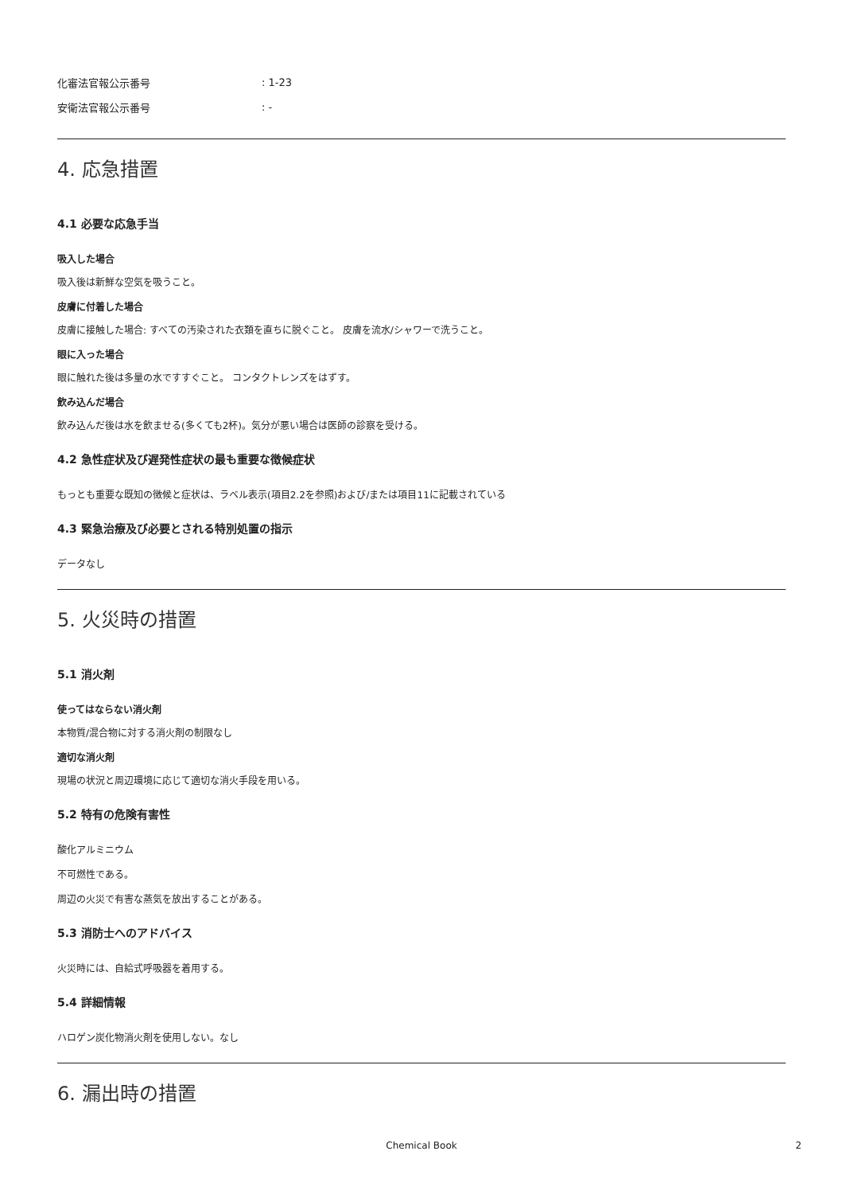化審法官報公示番号: 1-23
安衛法官報公示番号: -
4. 応急措置
4.1 必要な応急手当
吸入した場合
吸入後は新鮮な空気を吸うこと。
皮膚に付着した場合
皮膚に接触した場合: すべての汚染された衣類を直ちに脱ぐこと。 皮膚を流水/シャワーで洗うこと。
眼に入った場合
眼に触れた後は多量の水ですすぐこと。 コンタクトレンズをはずす。
飲み込んだ場合
飲み込んだ後は水を飲ませる(多くても2杯)。気分が悪い場合は医師の診察を受ける。
4.2 急性症状及び遅発性症状の最も重要な徴候症状
もっとも重要な既知の徴候と症状は、ラベル表示(項目2.2を参照)および/または項目11に記載されている
4.3 緊急治療及び必要とされる特別処置の指示
データなし
5. 火災時の措置
5.1 消火剤
使ってはならない消火剤
本物質/混合物に対する消火剤の制限なし
適切な消火剤
現場の状況と周辺環境に応じて適切な消火手段を用いる。
5.2 特有の危険有害性
酸化アルミニウム
不可燃性である。
周辺の火災で有害な蒸気を放出することがある。
5.3 消防士へのアドバイス
火災時には、自給式呼吸器を着用する。
5.4 詳細情報
ハロゲン炭化物消火剤を使用しない。なし
6. 漏出時の措置
Chemical Book 2